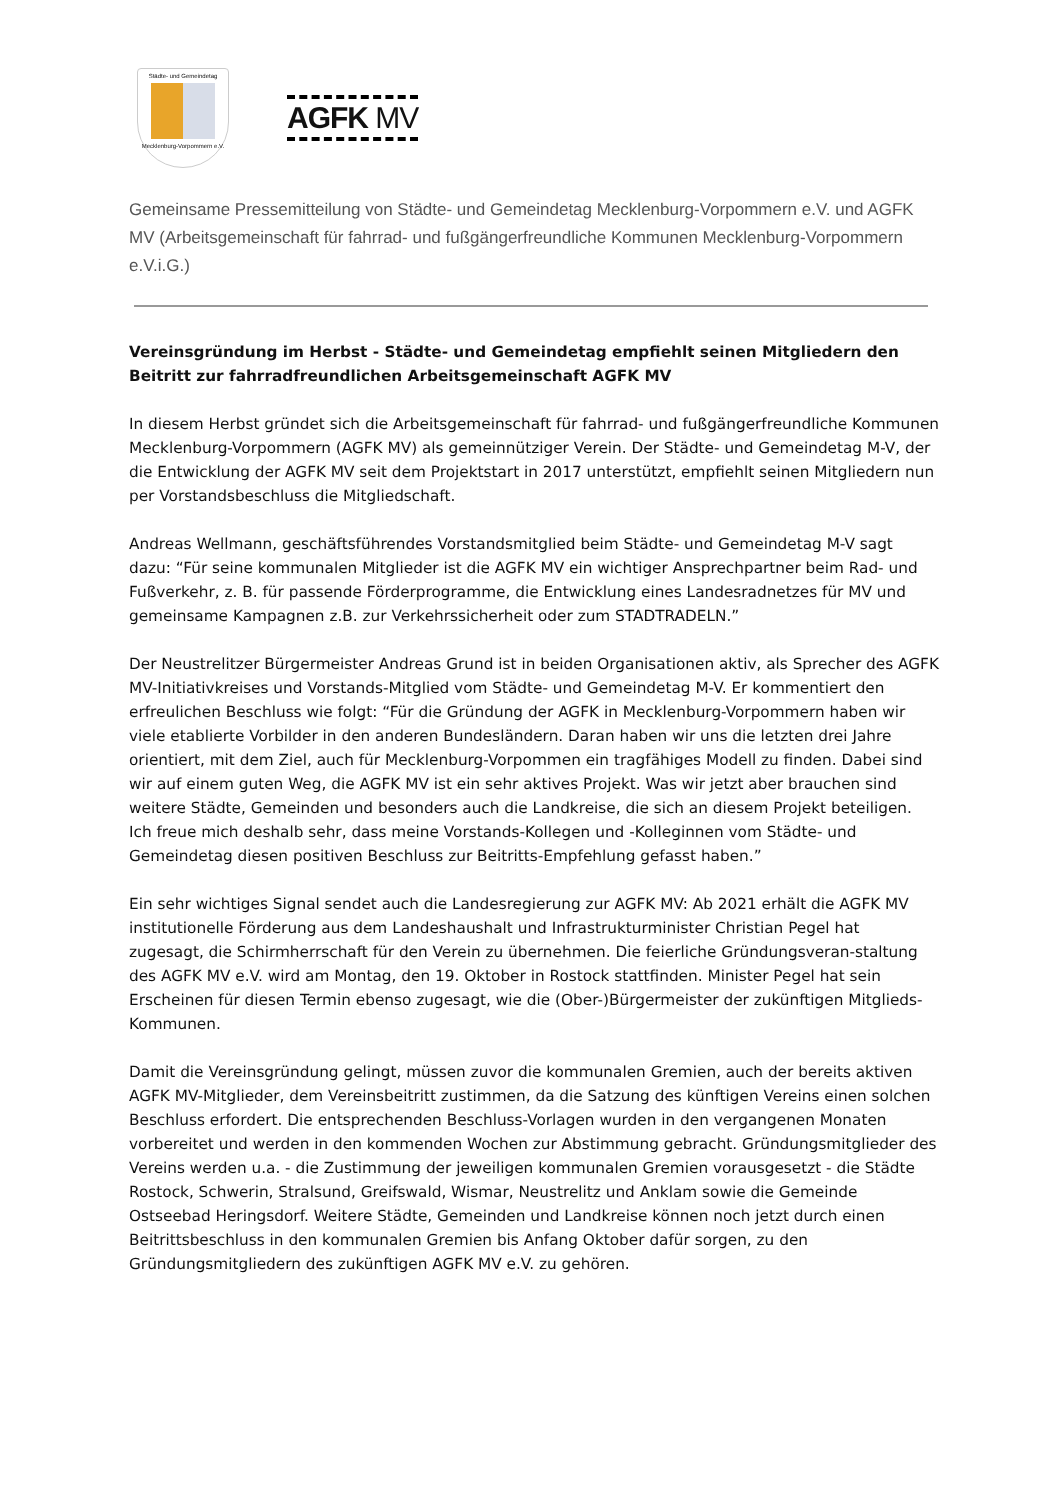Städte- und Gemeindetag
Mecklenburg-Vorpommern e.V.
AGFK MV
Gemeinsame Pressemitteilung von Städte- und Gemeindetag Mecklenburg-Vorpommern e.V. und AGFK MV (Arbeitsgemeinschaft für fahrrad- und fußgängerfreundliche Kommunen Mecklenburg-Vorpommern e.V.i.G.)
Vereinsgründung im Herbst - Städte- und Gemeindetag empfiehlt seinen Mitgliedern den Beitritt zur fahrradfreundlichen Arbeitsgemeinschaft AGFK MV
In diesem Herbst gründet sich die Arbeitsgemeinschaft für fahrrad- und fußgängerfreundliche Kommunen Mecklenburg-Vorpommern (AGFK MV) als gemeinnütziger Verein. Der Städte- und Gemeindetag M-V, der die Entwicklung der AGFK MV seit dem Projektstart in 2017 unterstützt, empfiehlt seinen Mitgliedern nun per Vorstandsbeschluss die Mitgliedschaft.
Andreas Wellmann, geschäftsführendes Vorstandsmitglied beim Städte- und Gemeindetag M-V sagt dazu: “Für seine kommunalen Mitglieder ist die AGFK MV ein wichtiger Ansprechpartner beim Rad- und Fußverkehr, z. B. für passende Förderprogramme, die Entwicklung eines Landesradnetzes für MV und gemeinsame Kampagnen z.B. zur Verkehrssicherheit oder zum STADTRADELN.”
Der Neustrelitzer Bürgermeister Andreas Grund ist in beiden Organisationen aktiv, als Sprecher des AGFK MV-Initiativkreises und Vorstands-Mitglied vom Städte- und Gemeindetag M-V. Er kommentiert den erfreulichen Beschluss wie folgt: “Für die Gründung der AGFK in Mecklenburg-Vorpommern haben wir viele etablierte Vorbilder in den anderen Bundesländern. Daran haben wir uns die letzten drei Jahre orientiert, mit dem Ziel, auch für Mecklenburg-Vorpommen ein tragfähiges Modell zu finden. Dabei sind wir auf einem guten Weg, die AGFK MV ist ein sehr aktives Projekt. Was wir jetzt aber brauchen sind weitere Städte, Gemeinden und besonders auch die Landkreise, die sich an diesem Projekt beteiligen. Ich freue mich deshalb sehr, dass meine Vorstands-Kollegen und -Kolleginnen vom Städte- und Gemeindetag diesen positiven Beschluss zur Beitritts-Empfehlung gefasst haben.”
Ein sehr wichtiges Signal sendet auch die Landesregierung zur AGFK MV: Ab 2021 erhält die AGFK MV institutionelle Förderung aus dem Landeshaushalt und Infrastrukturminister Christian Pegel hat zugesagt, die Schirmherrschaft für den Verein zu übernehmen. Die feierliche Gründungsveran-staltung des AGFK MV e.V. wird am Montag, den 19. Oktober in Rostock stattfinden. Minister Pegel hat sein Erscheinen für diesen Termin ebenso zugesagt, wie die (Ober-)Bürgermeister der zukünftigen Mitglieds-Kommunen.
Damit die Vereinsgründung gelingt, müssen zuvor die kommunalen Gremien, auch der bereits aktiven AGFK MV-Mitglieder, dem Vereinsbeitritt zustimmen, da die Satzung des künftigen Vereins einen solchen Beschluss erfordert. Die entsprechenden Beschluss-Vorlagen wurden in den vergangenen Monaten vorbereitet und werden in den kommenden Wochen zur Abstimmung gebracht. Gründungsmitglieder des Vereins werden u.a. - die Zustimmung der jeweiligen kommunalen Gremien vorausgesetzt - die Städte Rostock, Schwerin, Stralsund, Greifswald, Wismar, Neustrelitz und Anklam sowie die Gemeinde Ostseebad Heringsdorf. Weitere Städte, Gemeinden und Landkreise können noch jetzt durch einen Beitrittsbeschluss in den kommunalen Gremien bis Anfang Oktober dafür sorgen, zu den Gründungsmitgliedern des zukünftigen AGFK MV e.V. zu gehören.